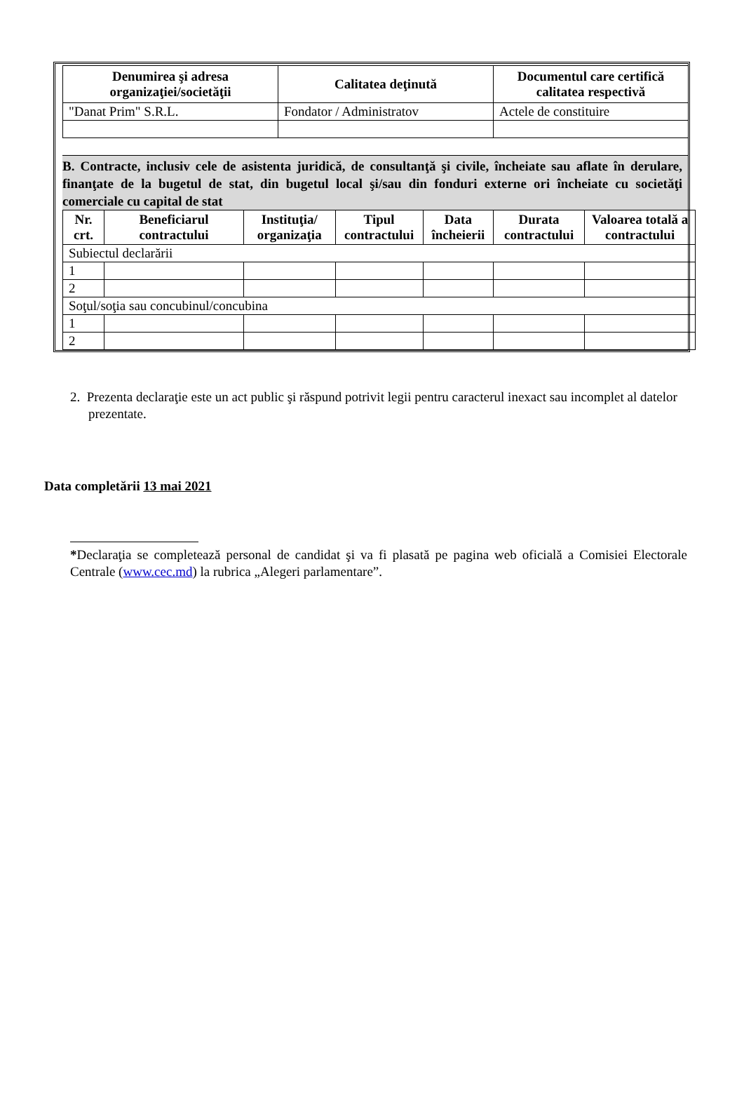| Denumirea şi adresa organizaţiei/societăţii | Calitatea deţinută | Documentul care certifică calitatea respectivă |
| --- | --- | --- |
| "Danat Prim" S.R.L. | Fondator / Administratov | Actele de constituire |
B. Contracte, inclusiv cele de asistenta juridică, de consultanţă şi civile, încheiate sau aflate în derulare, finanţate de la bugetul de stat, din bugetul local şi/sau din fonduri externe ori încheiate cu societăţi comerciale cu capital de stat
| Nr. crt. | Beneficiarul contractului | Instituţia/ organizaţia | Tipul contractului | Data încheierii | Durata contractului | Valoarea totală a contractului |
| --- | --- | --- | --- | --- | --- | --- |
| Subiectul declarării | | | | | | |
| 1 | | | | | | |
| 2 | | | | | | |
| Soţul/soţia sau concubinul/concubina | | | | | | |
| 1 | | | | | | |
| 2 | | | | | | |
2. Prezenta declaraţie este un act public şi răspund potrivit legii pentru caracterul inexact sau incomplet al datelor prezentate.
Data completării 13 mai 2021
*Declaraţia se completează personal de candidat şi va fi plasată pe pagina web oficială a Comisiei Electorale Centrale (www.cec.md) la rubrica „Alegeri parlamentare”.